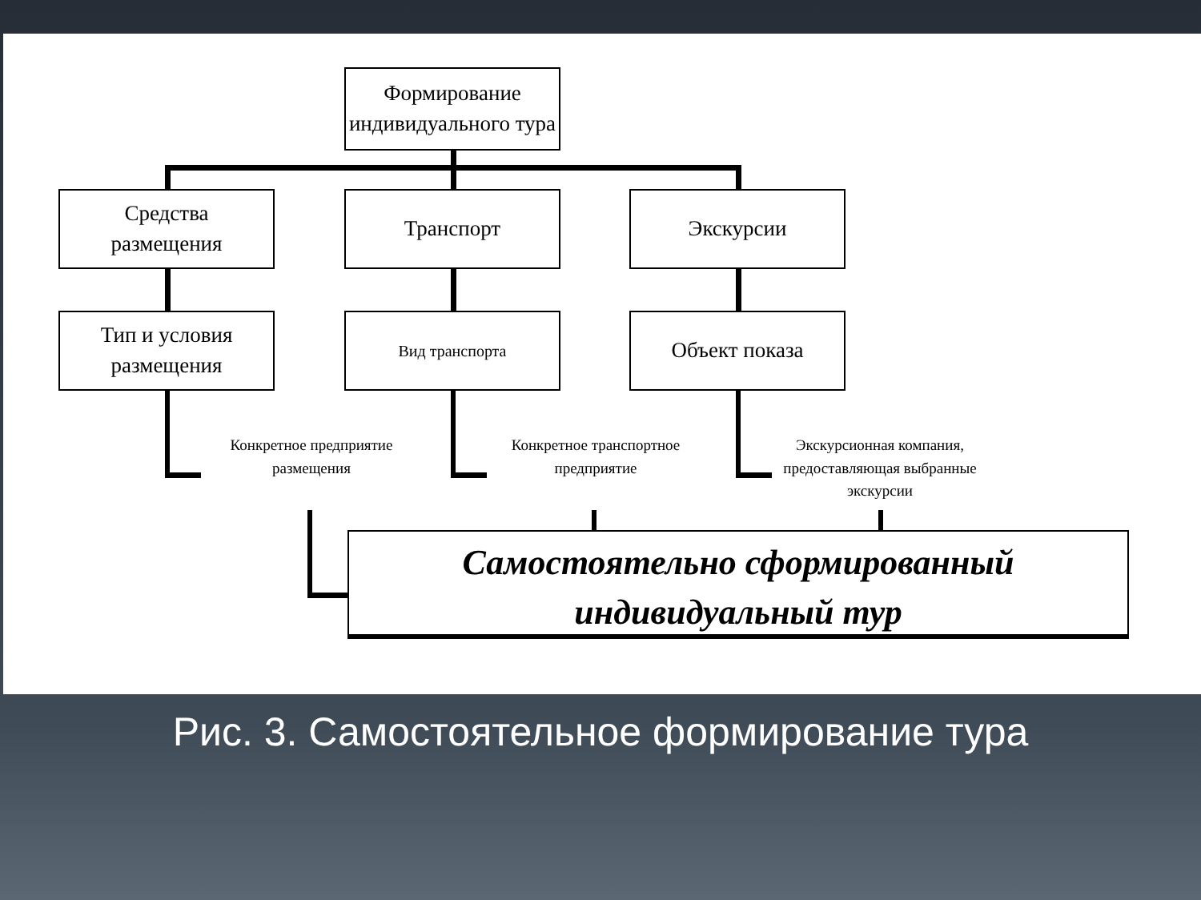Формирование
индивидуального тура
Средства
размещения
Транспорт Экскурсии
Тип и условия
размещения
Вид транспорта Объект показа
Конкретное предприятие размещения
Конкретное транспортное предприятие
Экскурсионная компания, предоставляющая выбранные экскурсии
Самостоятельно сформированный индивидуальный тур
Рис. 3. Самостоятельное формирование тура